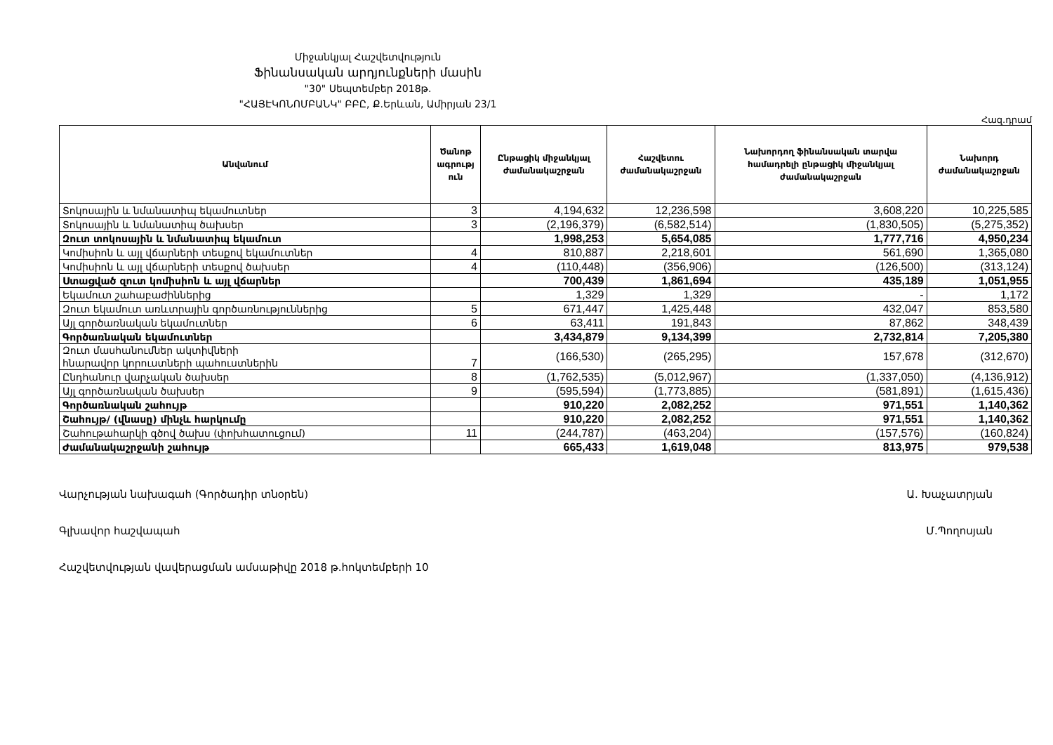Միջանկյալ Հաշվետվություն
Ֆինանսական արդյունքների մասին
"30" Սեպտեմբեր 2018թ.
"ՀԱՅԷԿՈՆՈՄԲԱՆԿ" ԲԲԸ, Ք.Երևան, Ամիրյան 23/1
Հազ.դրամ
| Անվանում | Ծանոթ ագրությ ուն | Ընթացիկ միջանկյալ ժամանակաշրջան | Հաշվետու ժամանակաշրջան | Նախորդող ֆինանսական տարվա համադրելի ընթացիկ միջանկյալ ժամանակաշրջան | Նախորդ ժամանակաշրջան |
| --- | --- | --- | --- | --- | --- |
| Տոկոսային և նմանատիպ եկամուտներ | 3 | 4,194,632 | 12,236,598 | 3,608,220 | 10,225,585 |
| Տոկոսային և նմանատիպ ծախսեր | 3 | (2,196,379) | (6,582,514) | (1,830,505) | (5,275,352) |
| Զուտ տոկոսային և նմանատիպ եկամուտ | | 1,998,253 | 5,654,085 | 1,777,716 | 4,950,234 |
| Կոմիսիոն և այլ վճարների տեսքով եկամուտներ | 4 | 810,887 | 2,218,601 | 561,690 | 1,365,080 |
| Կոմիսիոն և այլ վճարների տեսքով ծախսեր | 4 | (110,448) | (356,906) | (126,500) | (313,124) |
| Ստացված զուտ կոմիսիոն և այլ վճարներ | | 700,439 | 1,861,694 | 435,189 | 1,051,955 |
| Եկամուտ շահաբաժիններից | | 1,329 | 1,329 | - | 1,172 |
| Զուտ եկամուտ առևտրային գործառնություններից | 5 | 671,447 | 1,425,448 | 432,047 | 853,580 |
| Այլ գործառնական եկամուտներ | 6 | 63,411 | 191,843 | 87,862 | 348,439 |
| Գործառնական եկամուտներ | | 3,434,879 | 9,134,399 | 2,732,814 | 7,205,380 |
| Զուտ մասհանումներ ակտիվների հնարավոր կորուստների պահուստներին | 7 | (166,530) | (265,295) | 157,678 | (312,670) |
| Ընդհանուր վարչական ծախսեր | 8 | (1,762,535) | (5,012,967) | (1,337,050) | (4,136,912) |
| Այլ գործառնական ծախսեր | 9 | (595,594) | (1,773,885) | (581,891) | (1,615,436) |
| Գործառնական շահույթ | | 910,220 | 2,082,252 | 971,551 | 1,140,362 |
| Շահույթ/ (վնասը) մինչև հարկումը | | 910,220 | 2,082,252 | 971,551 | 1,140,362 |
| Շահութահարկի գծով ծախս (փոխհատուցում) | 11 | (244,787) | (463,204) | (157,576) | (160,824) |
| Ժամանակաշրջանի շահույթ | | 665,433 | 1,619,048 | 813,975 | 979,538 |
Վարչության նախագահ (Գործադիր տնօրեն) Ա. Խաչատրյան
Գլխավոր հաշվապահ Մ.Պողոսյան
Հաշվետվության վավերացման ամսաթիվը 2018 թ.հոկտեմբերի 10